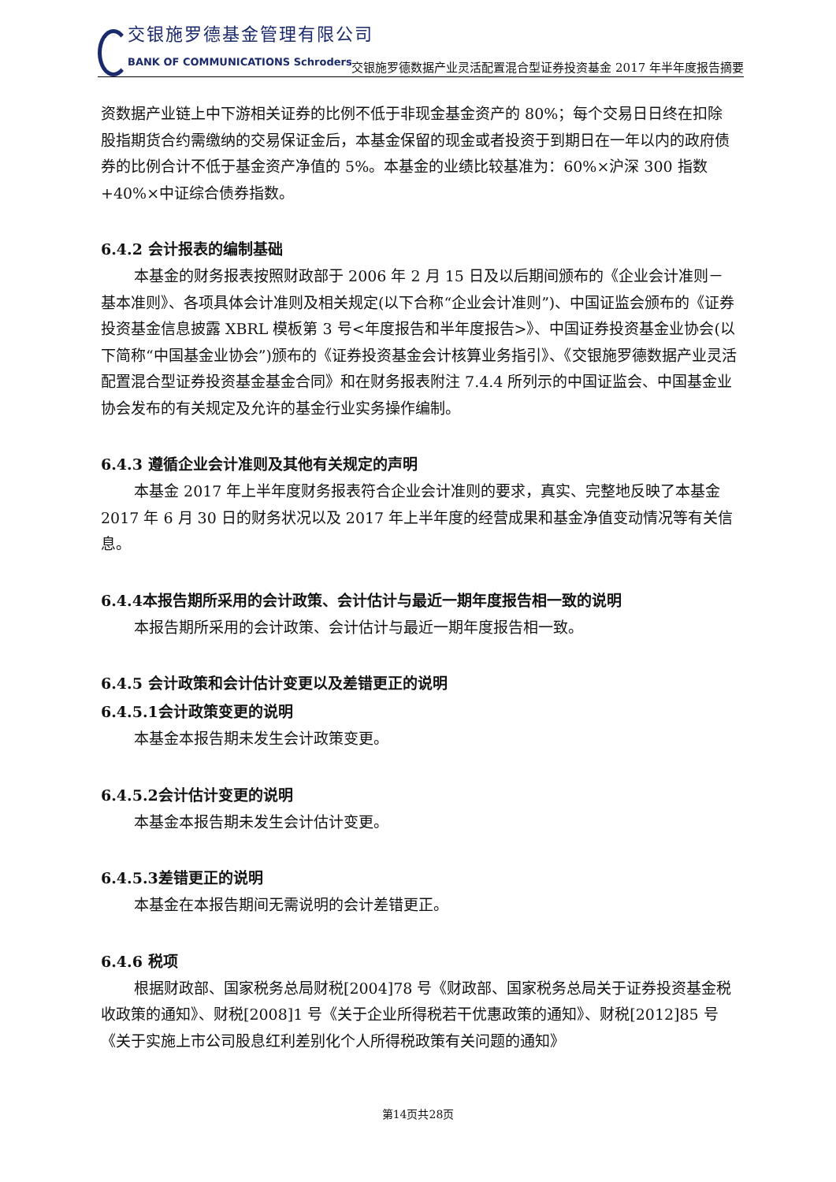交银施罗德基金管理有限公司
BANK OF COMMUNICATIONS Schroders
交银施罗德数据产业灵活配置混合型证券投资基金 2017 年半年度报告摘要
资数据产业链上中下游相关证券的比例不低于非现金基金资产的 80%；每个交易日日终在扣除股指期货合约需缴纳的交易保证金后，本基金保留的现金或者投资于到期日在一年以内的政府债券的比例合计不低于基金资产净值的 5%。本基金的业绩比较基准为：60%×沪深 300 指数+40%×中证综合债券指数。
6.4.2 会计报表的编制基础
本基金的财务报表按照财政部于 2006 年 2 月 15 日及以后期间颁布的《企业会计准则－基本准则》、各项具体会计准则及相关规定(以下合称“企业会计准则”)、中国证监会颁布的《证券投资基金信息披露 XBRL 模板第 3 号<年度报告和半年度报告>》、中国证券投资基金业协会(以下简称“中国基金业协会”)颁布的《证券投资基金会计核算业务指引》、《交银施罗德数据产业灵活配置混合型证券投资基金基金合同》和在财务报表附注 7.4.4 所列示的中国证监会、中国基金业协会发布的有关规定及允许的基金行业实务操作编制。
6.4.3 遵循企业会计准则及其他有关规定的声明
本基金 2017 年上半年度财务报表符合企业会计准则的要求，真实、完整地反映了本基金 2017 年 6 月 30 日的财务状况以及 2017 年上半年度的经营成果和基金净值变动情况等有关信息。
6.4.4本报告期所采用的会计政策、会计估计与最近一期年度报告相一致的说明
本报告期所采用的会计政策、会计估计与最近一期年度报告相一致。
6.4.5 会计政策和会计估计变更以及差错更正的说明
6.4.5.1会计政策变更的说明
本基金本报告期未发生会计政策变更。
6.4.5.2会计估计变更的说明
本基金本报告期未发生会计估计变更。
6.4.5.3差错更正的说明
本基金在本报告期间无需说明的会计差错更正。
6.4.6 税项
根据财政部、国家税务总局财税[2004]78 号《财政部、国家税务总局关于证券投资基金税收政策的通知》、财税[2008]1 号《关于企业所得税若干优惠政策的通知》、财税[2012]85 号《关于实施上市公司股息红利差别化个人所得税政策有关问题的通知》
第14页共28页